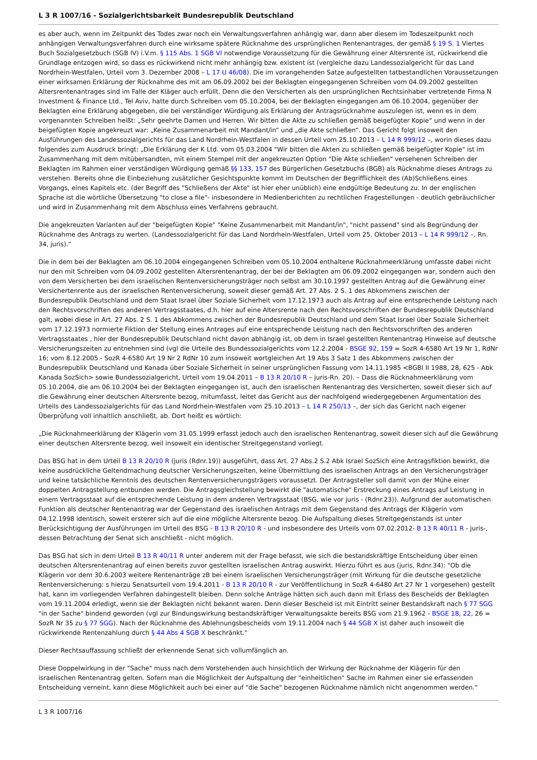L 3 R 1007/16 - Sozialgerichtsbarkeit Bundesrepublik Deutschland
es aber auch, wenn im Zeitpunkt des Todes zwar noch ein Verwaltungsverfahren anhängig war, dann aber diesem im Todeszeitpunkt noch anhängigen Verwaltungsverfahren durch eine wirksame spätere Rücknahme des ursprünglichen Rentenantrages, der gemäß § 19 S. 1 Viertes Buch Sozialgesetzbuch (SGB IV) i.V.m. § 115 Abs. 1 SGB VI notwendige Voraussetzung für die Gewährung einer Altersrente ist, rückwirkend die Grundlage entzogen wird, so dass es rückwirkend nicht mehr anhängig bzw. existent ist (vergleiche dazu Landessozialgericht für das Land Nordrhein-Westfalen, Urteil vom 3. Dezember 2008 – L 17 U 46/08). Die im vorangehenden Satze aufgestellten tatbestandlichen Voraussetzungen einer wirksamen Erklärung der Rücknahme des mit am 06.09.2002 bei der Beklagten eingegangenen Schreiben vom 04.09.2002 gestellten Altersrentenantrages sind im Falle der Kläger auch erfüllt. Denn die den Versicherten als den ursprünglichen Rechtsinhaber vertretende Firma N Investment & Finance Ltd., Tel Aviv, hatte durch Schreiben vom 05.10.2004, bei der Beklagten eingegangen am 06.10.2004, gegenüber der Beklagten eine Erklärung abgegeben, die bei verständiger Würdigung als Erklärung der Antragsrücknahme auszulegen ist, wenn es in dem vorgenannten Schreiben heißt: „Sehr geehrte Damen und Herren. Wir bitten die Akte zu schließen gemäß beigefügter Kopie“ und wenn in der beigefügten Kopie angekreuzt war: „Keine Zusammenarbeit mit Mandant/in“ und „die Akte schließen“. Das Gericht folgt insoweit den Ausführungen des Landessozialgerichts für das Land Nordrhein-Westfalen in dessen Urteil vom 25.10.2013 – L 14 R 999/12 –, worin dieses dazu folgendes zum Ausdruck bringt: „Die Erklärung der K Ltd. vom 05.03.2004 "Wir bitten die Akten zu schließen gemäß beigefügter Kopie" ist im Zusammenhang mit dem mitübersandten, mit einem Stempel mit der angekreuzten Option "Die Akte schließen" versehenen Schreiben der Beklagten im Rahmen einer verständigen Würdigung gemäß §§ 133, 157 des Bürgerlichen Gesetzbuchs (BGB) als Rücknahme dieses Antrags zu verstehen. Bereits ohne die Einbeziehung zusätzlicher Gesichtspunkte kommt im Deutschen der Begrifflichkeit des (Ab)Schließens eines Vorgangs, eines Kapitels etc. (der Begriff des "Schließens der Akte" ist hier eher unüblich) eine endgültige Bedeutung zu. In der englischen Sprache ist die wörtliche Übersetzung "to close a file"- insbesondere in Medienberichten zu rechtlichen Fragestellungen - deutlich gebräuchlicher und wird in Zusammenhang mit dem Abschluss eines Verfahrens gebraucht.
Die angekreuzten Varianten auf der "beigefügten Kopie" "Keine Zusammenarbeit mit Mandant/in", "nicht passend" sind als Begründung der Rücknahme des Antrags zu werten. (Landessozialgericht für das Land Nordrhein-Westfalen, Urteil vom 25. Oktober 2013 – L 14 R 999/12 –, Rn. 34, juris).“
Die in dem bei der Beklagten am 06.10.2004 eingegangenen Schreiben vom 05.10.2004 enthaltene Rücknahmeerklärung umfasste dabei nicht nur den mit Schreiben vom 04.09.2002 gestellten Altersrentenantrag, der bei der Beklagten am 06.09.2002 eingegangen war, sondern auch den von dem Versicherten bei dem israelischen Rentenversicherungsträger noch selbst am 30.10.1997 gestellten Antrag auf die Gewährung einer Versichertenrente aus der israelischen Rentenversicherung, soweit dieser gemäß Art. 27 Abs. 2 S. 1 des Abkommens zwischen der Bundesrepublik Deutschland und dem Staat Israel über Soziale Sicherheit vom 17.12.1973 auch als Antrag auf eine entsprechende Leistung nach den Rechtsvorschriften des anderen Vertragsstaates, d.h. hier auf eine Altersrente nach den Rechtsvorschriften der Bundesrepublik Deutschland galt, wobei diese in Art. 27 Abs. 2 S. 1 des Abkommens zwischen der Bundesrepublik Deutschland und dem Staat Israel über Soziale Sicherheit vom 17.12.1973 normierte Fiktion der Stellung eines Antrages auf eine entsprechende Leistung nach den Rechtsvorschriften des anderen Vertragsstaates , hier der Bundesrepublik Deutschland nicht davon abhängig ist, ob dem in Israel gestellten Rentenantrag Hinweise auf deutsche Versicherungszeiten zu entnehmen sind (vgl die Urteile des Bundessozialgerichts vom 12.2.2004 - BSGE 92, 159 = SozR 4-6580 Art 19 Nr 1, RdNr 16; vom 8.12.2005 - SozR 4-6580 Art 19 Nr 2 RdNr 10 zum insoweit wortgleichen Art 19 Abs 3 Satz 1 des Abkommens zwischen der Bundesrepublik Deutschland und Kanada über Soziale Sicherheit in seiner ursprünglichen Fassung vom 14.11.1985 <BGBl II 1988, 28, 625 - Abk Kanada SozSich> sowie Bundessozialgericht, Urteil vom 19.04.2011 – B 13 R 20/10 R – juris-Rn. 20). – Dass die Rücknahmeerklärung vom 05.10.2004, die am 06.10.2004 bei der Beklagten eingegangen ist, auch den israelischen Rentenantrag des Versicherten, soweit dieser sich auf die Gewährung einer deutschen Altersrente bezog, mitumfasst, leitet das Gericht aus der nachfolgend wiedergegebenen Argumentation des Urteils des Landessozialgerichts für das Land Nordrhein-Westfalen vom 25.10.2013 – L 14 R 250/13 –, der sich das Gericht nach eigener Überprüfung voll inhaltlich anschließt, ab. Dort heißt es wörtlich:
„Die Rücknahmeerklärung der Klägerin vom 31.05.1999 erfasst jedoch auch den israelischen Rentenantrag, soweit dieser sich auf die Gewährung einer deutschen Altersrente bezog, weil insoweit ein identischer Streitgegenstand vorliegt.
Das BSG hat in dem Urteil B 13 R 20/10 R (juris (Rdnr.19)) ausgeführt, dass Art. 27 Abs.2 S.2 Abk Israel SozSich eine Antragsfiktion bewirkt, die keine ausdrückliche Geltendmachung deutscher Versicherungszeiten, keine Übermittlung des israelischen Antrags an den Versicherungsträger und keine tatsächliche Kenntnis des deutschen Rentenversicherungsträgers voraussetzt. Der Antragsteller soll damit von der Mühe einer doppelten Antragstellung entbunden werden. Die Antragsgleichstellung bewirkt die "automatische" Erstreckung eines Antrags auf Leistung in einem Vertragsstaat auf die entsprechende Leistung in dem anderen Vertragsstaat (BSG, wie vor juris - (Rdnr.23)). Aufgrund der automatischen Funktion als deutscher Rentenantrag war der Gegenstand des israelischen Antrags mit dem Gegenstand des Antrags der Klägerin vom 04.12.1998 identisch, soweit ersterer sich auf die eine mögliche Altersrente bezog. Die Aufspaltung dieses Streitgegenstands ist unter Berücksichtigung der Ausführungen im Urteil des BSG - B 13 R 20/10 R - und insbesondere des Urteils vom 07.02.2012- B 13 R 40/11 R - juris-, dessen Betrachtung der Senat sich anschließt - nicht möglich.
Das BSG hat sich in dem Urteil B 13 R 40/11 R unter anderem mit der Frage befasst, wie sich die bestandskräftige Entscheidung über einen deutschen Altersrentenantrag auf einen bereits zuvor gestellten israelischen Antrag auswirkt. Hierzu führt es aus (juris, Rdnr.34): "Ob die Klägerin vor dem 30.6.2003 weitere Rentenanträge zB bei einem israelischen Versicherungsträger (mit Wirkung für die deutsche gesetzliche Rentenversicherung: s hierzu Senatsurteil vom 19.4.2011 - B 13 R 20/10 R - zur Veröffentlichung in SozR 4-6480 Art 27 Nr 1 vorgesehen) gestellt hat, kann im vorliegenden Verfahren dahingestellt bleiben. Denn solche Anträge hätten sich auch dann mit Erlass des Bescheids der Beklagten vom 19.11.2004 erledigt, wenn sie der Beklagten nicht bekannt waren. Denn dieser Bescheid ist mit Eintritt seiner Bestandskraft nach § 77 SGG "in der Sache" bindend geworden (vgl zur Bindungswirkung bestandskräftiger Verwaltungsakte bereits BSG vom 21.9.1962 - BSGE 18, 22, 26 = SozR Nr 35 zu § 77 SGG). Nach der Rücknahme des Ablehnungsbescheids vom 19.11.2004 nach § 44 SGB X ist daher auch insoweit die rückwirkende Rentenzahlung durch § 44 Abs 4 SGB X beschränkt."
Dieser Rechtsauffassung schließt der erkennende Senat sich vollumfänglich an.
Diese Doppelwirkung in der "Sache" muss nach dem Vorstehenden auch hinsichtlich der Wirkung der Rücknahme der Klägerin für den israelischen Rentenantrag gelten. Sofern man die Möglichkeit der Aufspaltung der "einheitlichen" Sache im Rahmen einer sie erfassenden Entscheidung verneint, kann diese Möglichkeit auch bei einer auf "die Sache" bezogenen Rücknahme nämlich nicht angenommen werden.“
L 3 R 1007/16